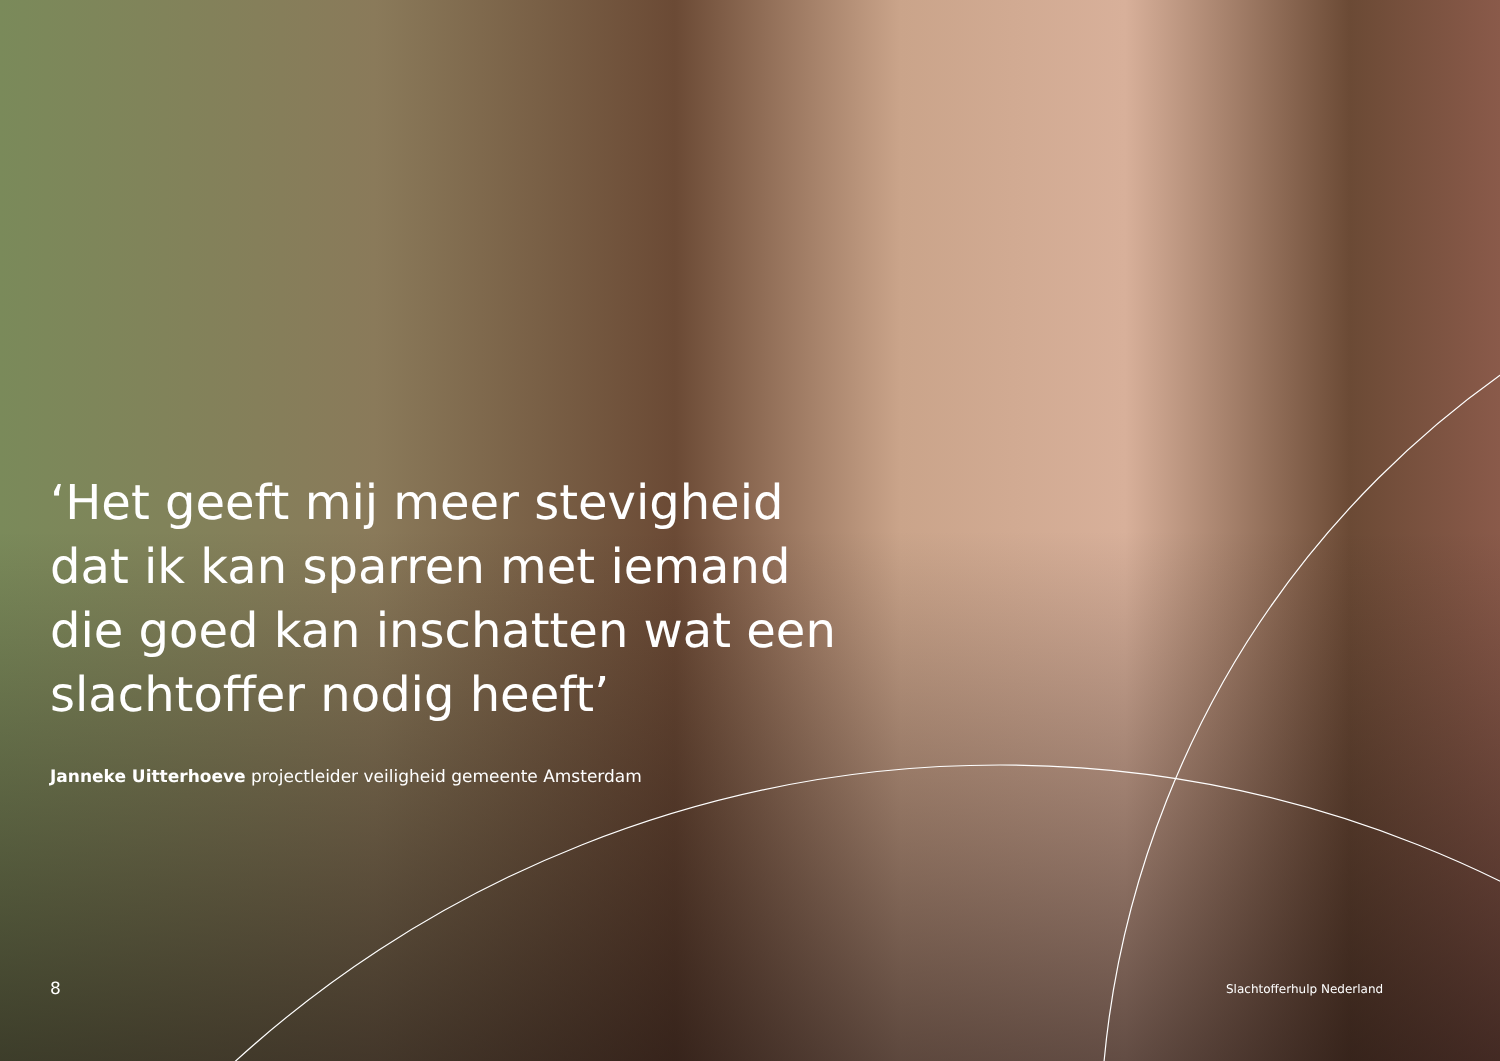‘Het geeft mij meer stevigheid dat ik kan sparren met iemand die goed kan inschatten wat een slachtoffer nodig heeft’
Janneke Uitterhoeve projectleider veiligheid gemeente Amsterdam
8 Slachtofferhulp Nederland